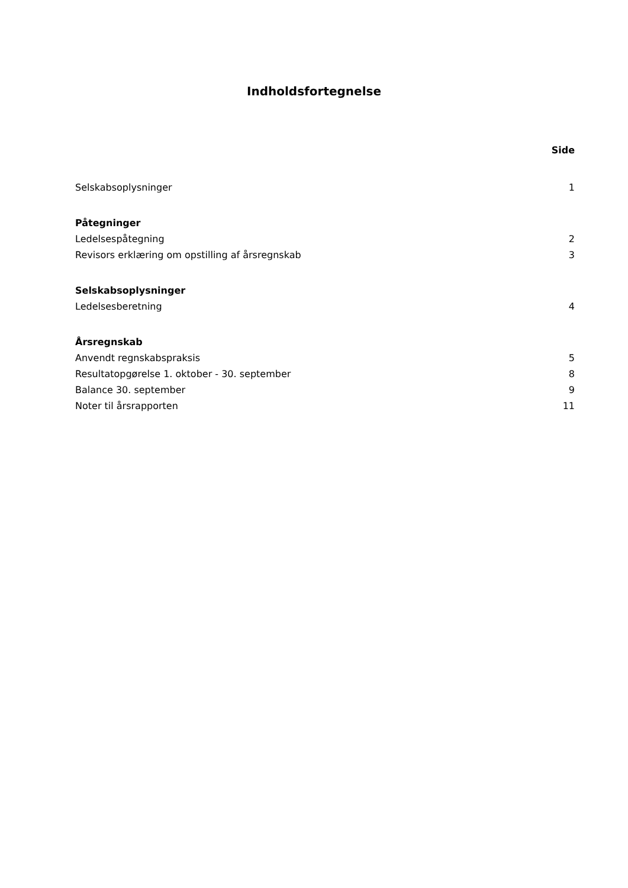Indholdsfortegnelse
Side
Selskabsoplysninger 1
Påtegninger
Ledelsespåtegning 2
Revisors erklæring om opstilling af årsregnskab 3
Selskabsoplysninger
Ledelsesberetning 4
Årsregnskab
Anvendt regnskabspraksis 5
Resultatopgørelse 1. oktober - 30. september 8
Balance 30. september 9
Noter til årsrapporten 11